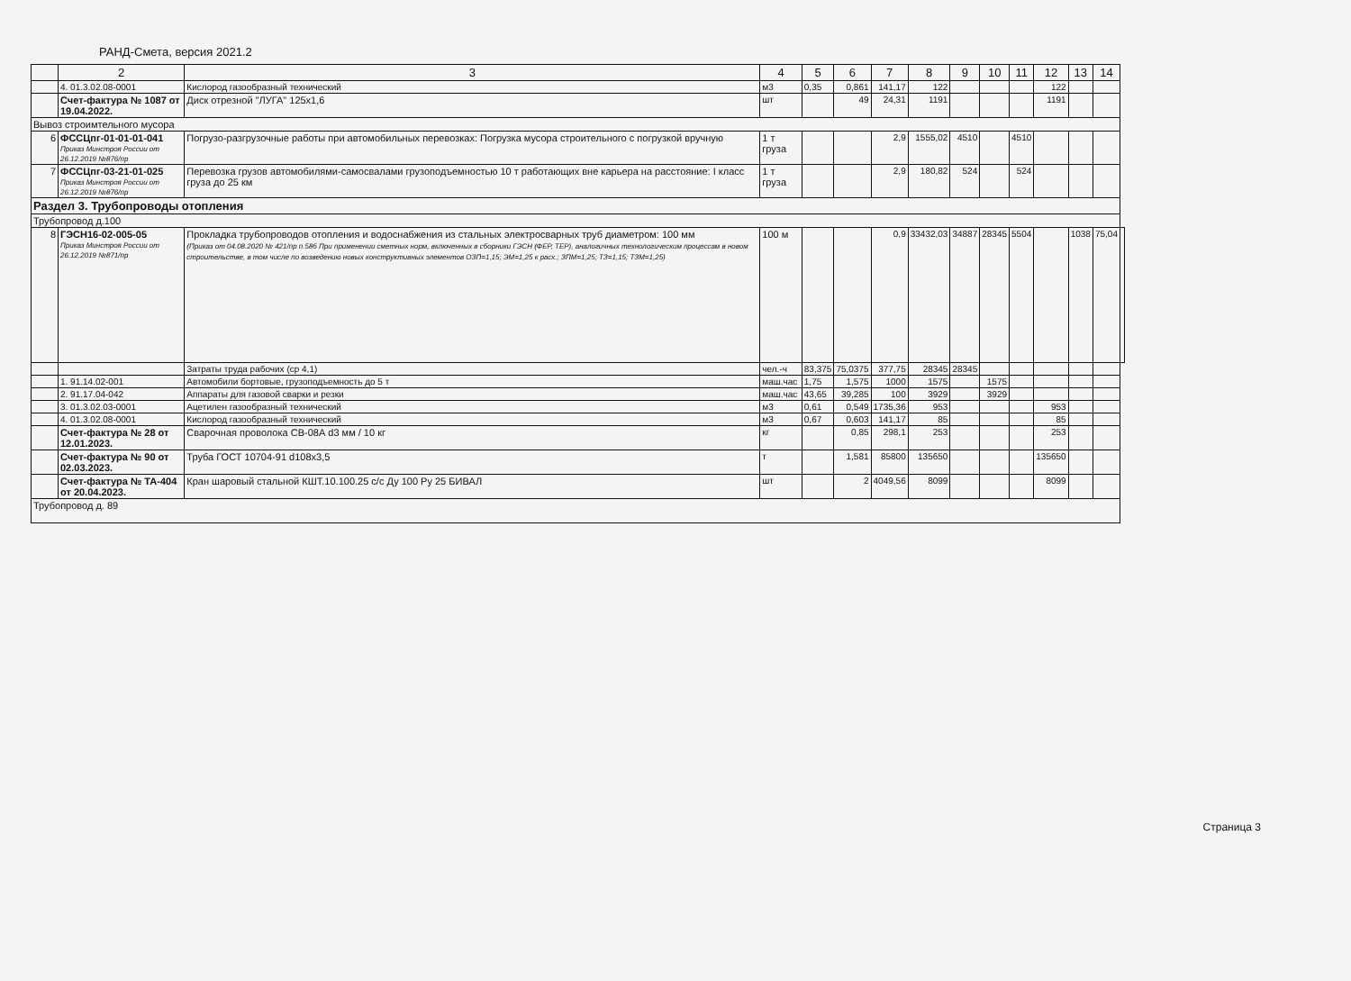РАНД-Смета, версия 2021.2
| | 2 | 3 | 4 | 5 | 6 | 7 | 8 | 9 | 10 | 11 | 12 | 13 | 14 | |
| --- | --- | --- | --- | --- | --- | --- | --- | --- | --- | --- | --- | --- | --- | --- |
| | 4. 01.3.02.08-0001 | Кислород газообразный технический | м3 | 0,35 | 0,861 | 141,17 | 122 | | | | 122 | | | |
| | Счет-фактура № 1087 от 19.04.2022. | Диск отрезной "ЛУГА" 125х1,6 | шт | | 49 | 24,31 | 1191 | | | | 1191 | | | |
| Вывоз строимтельного мусора | | | | | | | | | | | | | | |
| 6 | ФССЦпг-01-01-01-041 Приказ Минстроя России от 26.12.2019 №876/пр | Погрузо-разгрузочные работы при автомобильных перевозках: Погрузка мусора строительного с погрузкой вручную | 1 т груза | | | 2,9 | 1555,02 | 4510 | | 4510 | | | | |
| 7 | ФССЦпг-03-21-01-025 Приказ Минстроя России от 26.12.2019 №876/пр | Перевозка грузов автомобилями-самосвалами грузоподъемностью 10 т работающих вне карьера на расстояние: I класс груза до 25 км | 1 т груза | | | 2,9 | 180,82 | 524 | | 524 | | | | |
| Раздел 3. Трубопроводы отопления | | | | | | | | | | | | | | |
| Трубопровод д.100 | | | | | | | | | | | | | | |
| 8 | ГЭСН16-02-005-05 Приказ Минстроя России от 26.12.2019 №871/пр | Прокладка трубопроводов отопления и водоснабжения из стальных электросварных труб диаметром: 100 мм (Приказ от 04.08.2020 № 421/пр п.58б При применении сметных норм, включенных в сборники ГЭСН (ФЕР, ТЕР), аналогичных технологическим процессам в новом строительстве, в том числе по возведению новых конструктивных элементов ОЗП=1,15; ЭМ=1,25 к расх.; ЗПМ=1,25; ТЗ=1,15; ТЗМ=1,25) | 100 м | | | 0,9 | 33432,03 | 34887 | 28345 | 5504 | | 1038 | 75,04 | |
| | | Затраты труда рабочих (ср 4,1) | чел.-ч | 83,375 | 75,0375 | 377,75 | 28345 | 28345 | | | | | | |
| | 1. 91.14.02-001 | Автомобили бортовые, грузоподъемность до 5 т | маш.час | 1,75 | 1,575 | 1000 | 1575 | | 1575 | | | | | |
| | 2. 91.17.04-042 | Аппараты для газовой сварки и резки | маш.час | 43,65 | 39,285 | 100 | 3929 | | 3929 | | | | | |
| | 3. 01.3.02.03-0001 | Ацетилен газообразный технический | м3 | 0,61 | 0,549 | 1735,36 | 953 | | | | 953 | | | |
| | 4. 01.3.02.08-0001 | Кислород газообразный технический | м3 | 0,67 | 0,603 | 141,17 | 85 | | | | 85 | | | |
| | Счет-фактура № 28 от 12.01.2023. | Сварочная проволока СВ-08А d3 мм / 10 кг | кг | | 0,85 | 298,1 | 253 | | | | 253 | | | |
| | Счет-фактура № 90 от 02.03.2023. | Труба ГОСТ 10704-91 d108х3,5 | т | | 1,581 | 85800 | 135650 | | | | 135650 | | | |
| | Счет-фактура № ТА-404 от 20.04.2023. | Кран шаровый стальной КШТ.10.100.25 с/с Ду 100 Ру 25 БИВАЛ | шт | | 2 | 4049,56 | 8099 | | | | 8099 | | | |
| Трубопровод д. 89 | | | | | | | | | | | | | | |
Страница 3